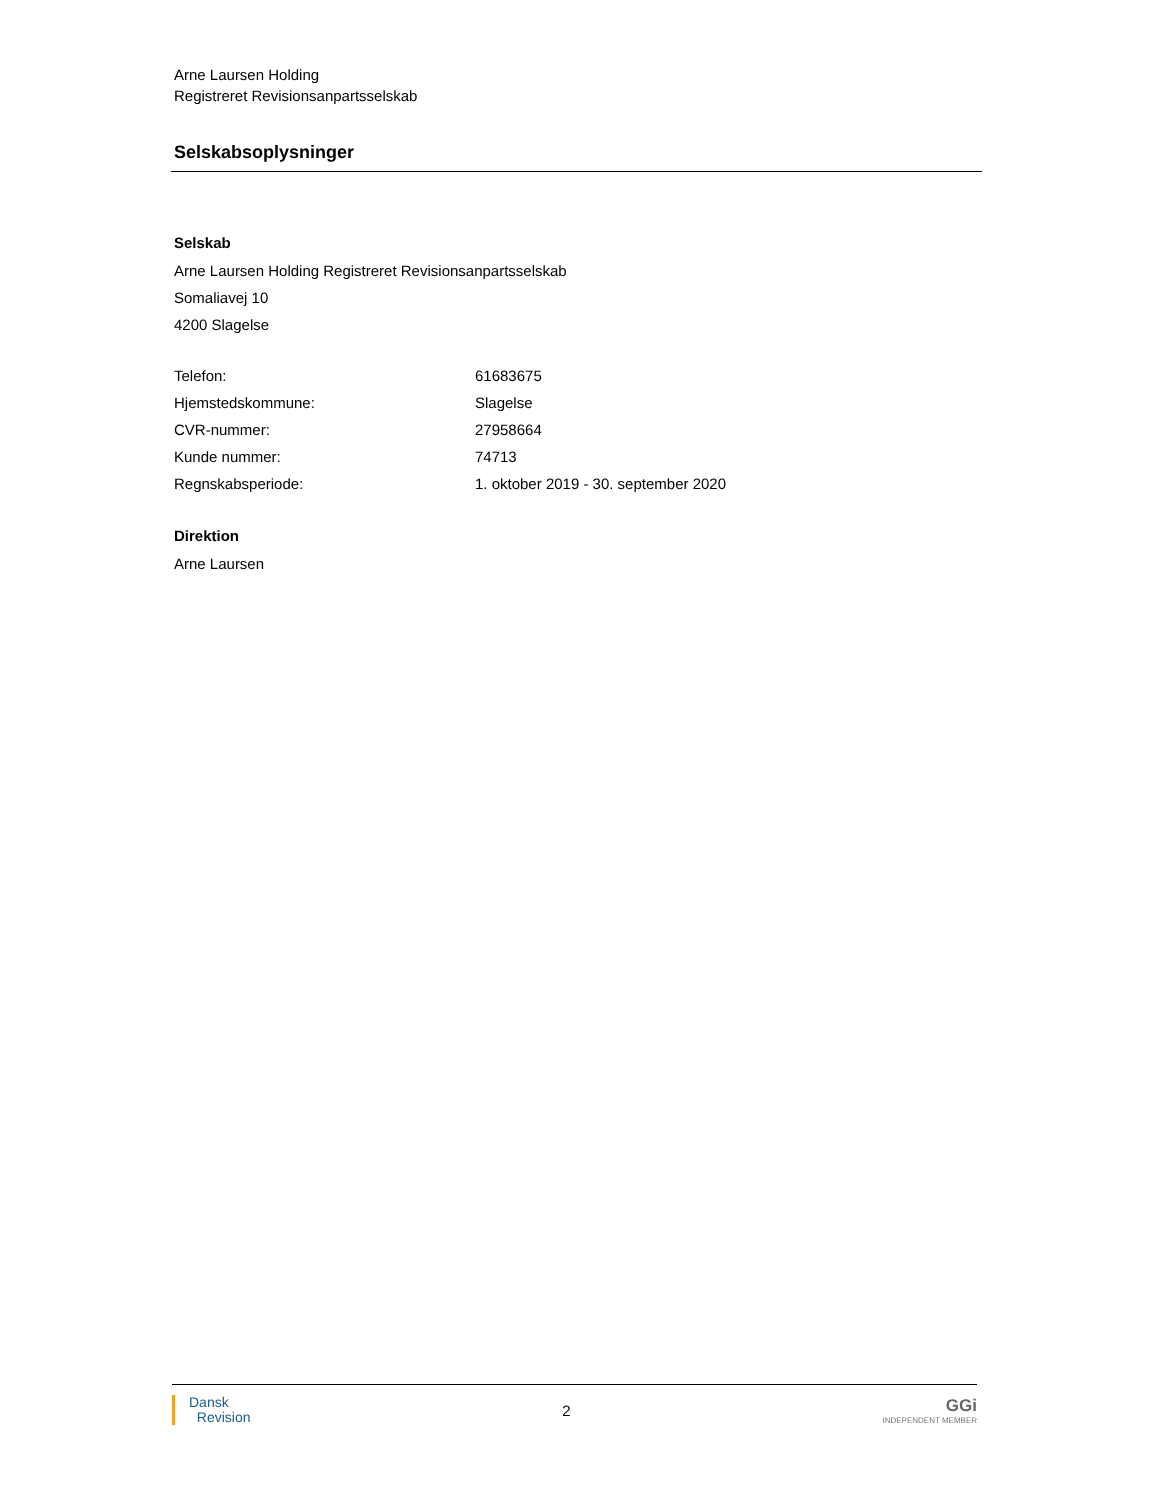Arne Laursen Holding
Registreret Revisionsanpartsselskab
Selskabsoplysninger
Selskab
Arne Laursen Holding Registreret Revisionsanpartsselskab
Somaliavej 10
4200 Slagelse
| Telefon: | 61683675 |
| Hjemstedskommune: | Slagelse |
| CVR-nummer: | 27958664 |
| Kunde nummer: | 74713 |
| Regnskabsperiode: | 1. oktober 2019 - 30. september 2020 |
Direktion
Arne Laursen
Dansk
Revision
2
GGi
INDEPENDENT MEMBER